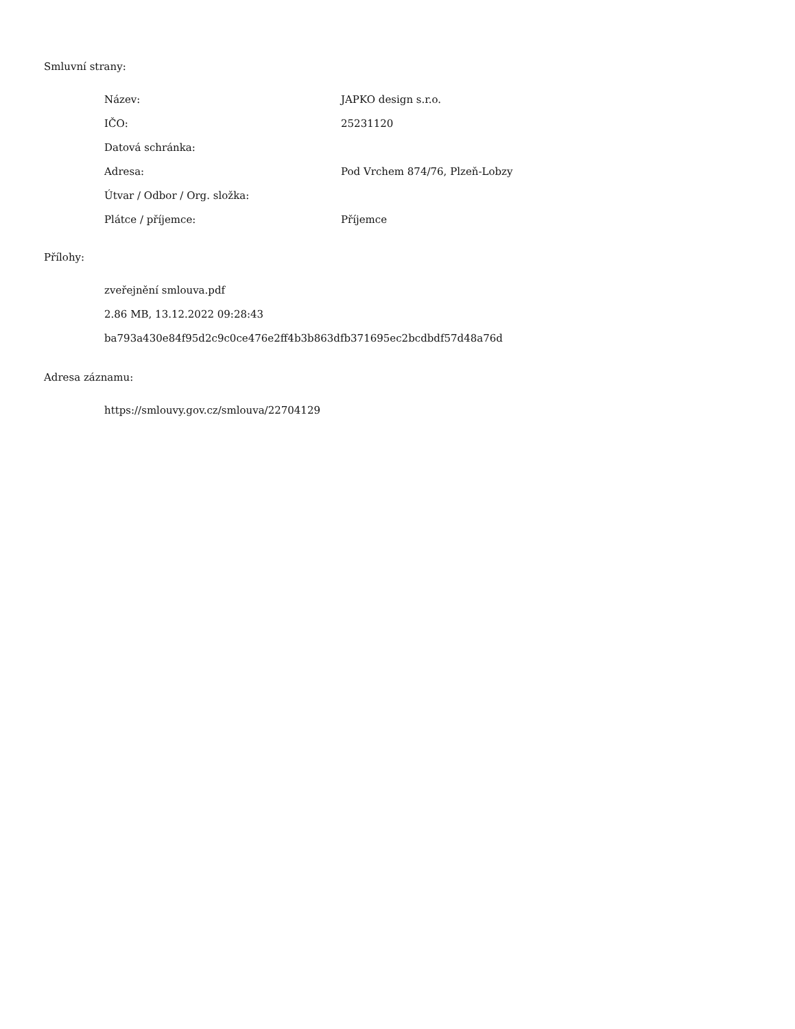Smluvní strany:
| Název: | JAPKO design s.r.o. |
| IČO: | 25231120 |
| Datová schránka: | |
| Adresa: | Pod Vrchem 874/76, Plzeň-Lobzy |
| Útvar / Odbor / Org. složka: | |
| Plátce / příjemce: | Příjemce |
Přílohy:
zveřejnění smlouva.pdf
2.86 MB, 13.12.2022 09:28:43
ba793a430e84f95d2c9c0ce476e2ff4b3b863dfb371695ec2bcdbdf57d48a76d
Adresa záznamu:
https://smlouvy.gov.cz/smlouva/22704129